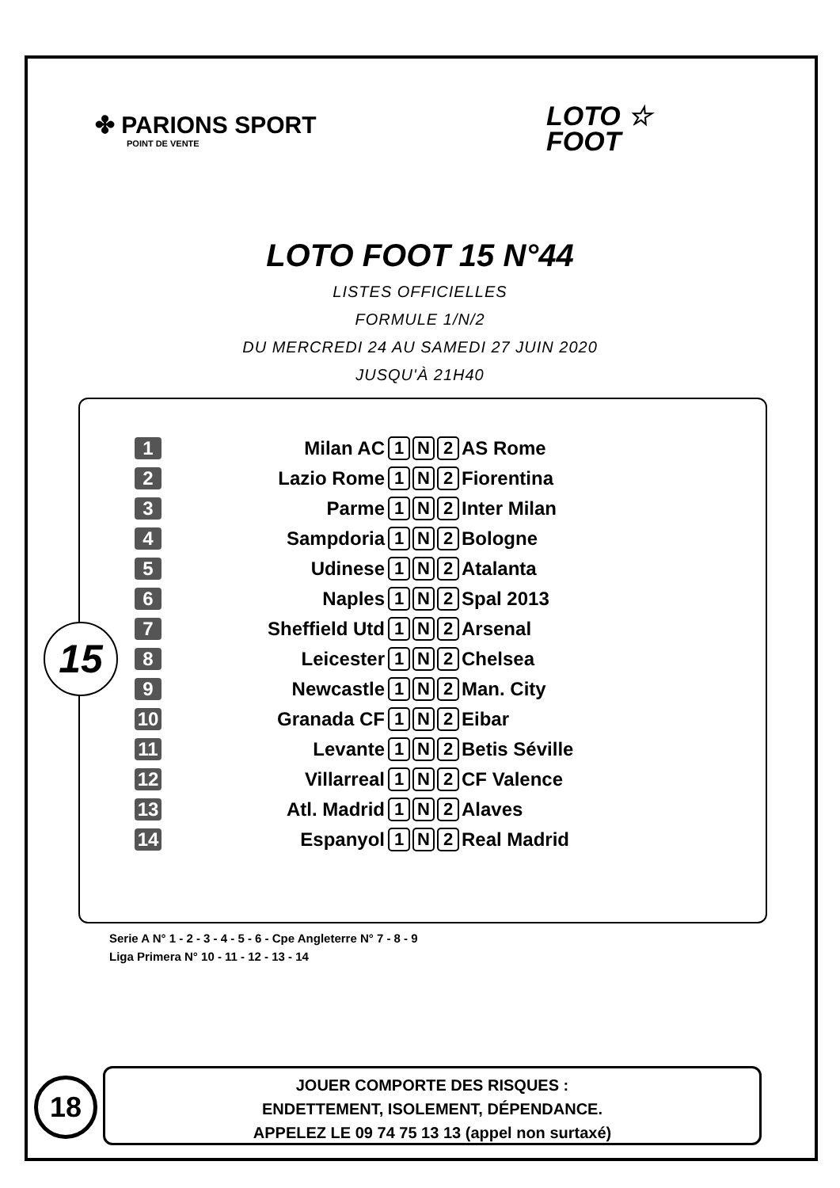✤ PARIONS SPORT
POINT DE VENTE
LOTO ☆
FOOT
LOTO FOOT 15 N°44
LISTES OFFICIELLES
FORMULE 1/N/2
DU MERCREDI 24 AU SAMEDI 27 JUIN 2020
JUSQU'À 21H40
15
| 1 | Milan AC | 1 N 2 | AS Rome |
| 2 | Lazio Rome | 1 N 2 | Fiorentina |
| 3 | Parme | 1 N 2 | Inter Milan |
| 4 | Sampdoria | 1 N 2 | Bologne |
| 5 | Udinese | 1 N 2 | Atalanta |
| 6 | Naples | 1 N 2 | Spal 2013 |
| 7 | Sheffield Utd | 1 N 2 | Arsenal |
| 8 | Leicester | 1 N 2 | Chelsea |
| 9 | Newcastle | 1 N 2 | Man. City |
| 10 | Granada CF | 1 N 2 | Eibar |
| 11 | Levante | 1 N 2 | Betis Séville |
| 12 | Villarreal | 1 N 2 | CF Valence |
| 13 | Atl. Madrid | 1 N 2 | Alaves |
| 14 | Espanyol | 1 N 2 | Real Madrid |
Serie A N° 1 - 2 - 3 - 4 - 5 - 6 - Cpe Angleterre N° 7 - 8 - 9
Liga Primera N° 10 - 11 - 12 - 13 - 14
18
JOUER COMPORTE DES RISQUES :
ENDETTEMENT, ISOLEMENT, DÉPENDANCE.
APPELEZ LE 09 74 75 13 13 (appel non surtaxé)